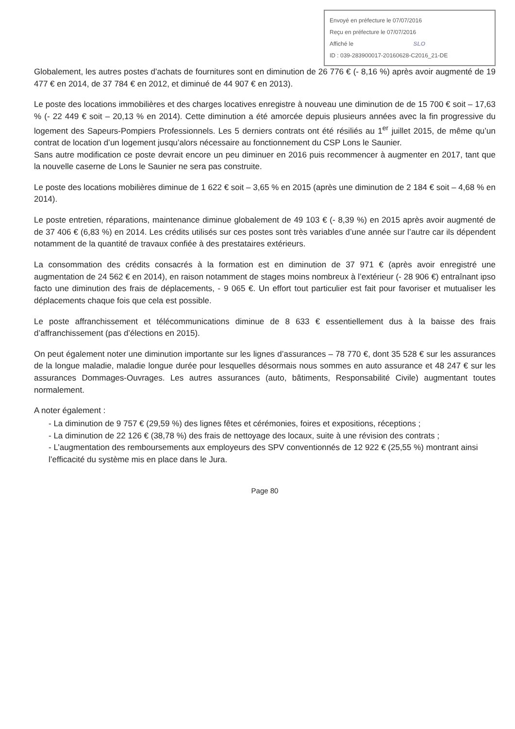Envoyé en préfecture le 07/07/2016
Reçu en préfecture le 07/07/2016
Affiché le SLO
ID : 039-283900017-20160628-C2016_21-DE
Globalement, les autres postes d’achats de fournitures sont en diminution de 26 776 € (- 8,16 %) après avoir augmenté de 19 477 € en 2014, de 37 784 € en 2012, et diminué de 44 907 € en 2013).
Le poste des locations immobilières et des charges locatives enregistre à nouveau une diminution de de 15 700 € soit – 17,63 % (- 22 449 € soit – 20,13 % en 2014). Cette diminution a été amorcée depuis plusieurs années avec la fin progressive du logement des Sapeurs-Pompiers Professionnels. Les 5 derniers contrats ont été résiliés au 1<sup>er</sup> juillet 2015, de même qu’un contrat de location d’un logement jusqu’alors nécessaire au fonctionnement du CSP Lons le Saunier.
Sans autre modification ce poste devrait encore un peu diminuer en 2016 puis recommencer à augmenter en 2017, tant que la nouvelle caserne de Lons le Saunier ne sera pas construite.
Le poste des locations mobilières diminue de 1 622 € soit – 3,65 % en 2015 (après une diminution de 2 184 € soit – 4,68 % en 2014).
Le poste entretien, réparations, maintenance diminue globalement de 49 103 € (- 8,39 %) en 2015 après avoir augmenté de de 37 406 € (6,83 %) en 2014. Les crédits utilisés sur ces postes sont très variables d’une année sur l’autre car ils dépendent notamment de la quantité de travaux confiée à des prestataires extérieurs.
La consommation des crédits consacrés à la formation est en diminution de 37 971 € (après avoir enregistré une augmentation de 24 562 € en 2014), en raison notamment de stages moins nombreux à l’extérieur (- 28 906 €) entraînant ipso facto une diminution des frais de déplacements, - 9 065 €. Un effort tout particulier est fait pour favoriser et mutualiser les déplacements chaque fois que cela est possible.
Le poste affranchissement et télécommunications diminue de 8 633 € essentiellement dus à la baisse des frais d’affranchissement (pas d’élections en 2015).
On peut également noter une diminution importante sur les lignes d’assurances – 78 770 €, dont 35 528 € sur les assurances de la longue maladie, maladie longue durée pour lesquelles désormais nous sommes en auto assurance et 48 247 € sur les assurances Dommages-Ouvrages. Les autres assurances (auto, bâtiments, Responsabilité Civile) augmentant toutes normalement.
A noter également :
- La diminution de 9 757 € (29,59 %) des lignes fêtes et cérémonies, foires et expositions, réceptions ;
- La diminution de 22 126 € (38,78 %) des frais de nettoyage des locaux, suite à une révision des contrats ;
- L’augmentation des remboursements aux employeurs des SPV conventionnés de 12 922 € (25,55 %) montrant ainsi l’efficacité du système mis en place dans le Jura.
Page 80